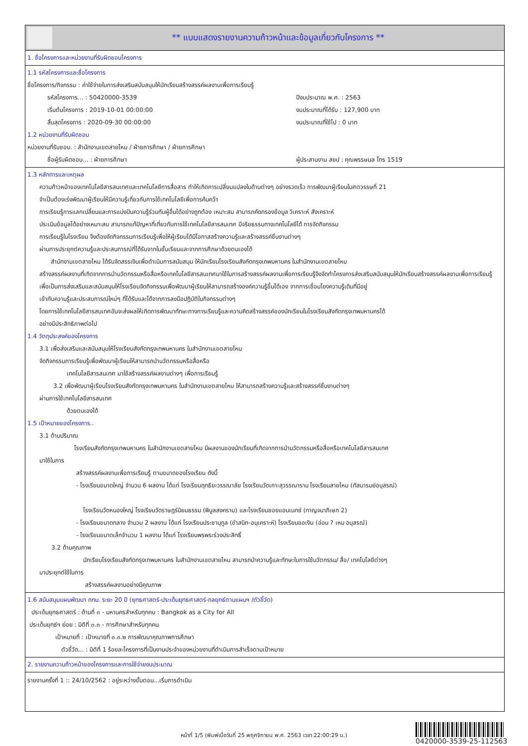** แบบแสดงรายงานความก้าวหน้าและข้อมูลเกี่ยวกับโครงการ **
1. ชื่อโครงการและหน่วยงานที่รับผิดชอบโครงการ
1.1 รหัสโครงการและชื่อโครงการ
ชื่อโครงการ/กิจกรรม : ค่าใช้จ่ายในการส่งเสริมสนับสนุนให้นักเรียนสร้างสรรค์ผลงานเพื่อการเรียนรู้
รหัสโครงการ... : 50420000-3539 ปีงบประมาณ พ.ศ. : 2563
เริ่มต้นโครงการ : 2019-10-01 00:00:00 งบประมาณที่ได้รับ : 127,900 บาท
สิ้นสุดโครงการ : 2020-09-30 00:00:00 งบประมาณที่ใช้ไป : 0 บาท
1.2 หน่วยงานที่รับผิดชอบ
หน่วยงานที่รับชอบ. : สำนักงานเขตสายไหม / ฝ่ายการศึกษา / ฝ่ายการศึกษา
ชื่อผู้รับผิดชอบ... : ฝ่ายการศึกษา ผู้ประสานงาน สยป : คุณพรรษมล โทร 1519
1.3 หลักการและเหตุผล
ความก้าวหน้าของเทคโนโลยีสารสนเทศและเทคโนโลยีการสื่อสาร ทำให้เกิดการเปลี่ยนแปลงในด้านต่างๆ อย่างรวดเร็ว การพัฒนาผู้เรียนในศตวรรษที่ 21
จำเป็นต้องเร่งพัฒนาผู้เรียนให้มีความรู้เกี่ยวกับการใช้เทคโนโลยีเพื่อการค้นคว้า
การเรียนรู้การแลกเปลี่ยนและการแบ่งปันความรู้ร่วมกับผู้อื่นได้อย่างถูกต้อง เหมาะสม สามารถคัดกรองข้อมูล วิเคราะห์ สังเคราะห์
ประเมินข้อมูลได้อย่างเหมาะสม สามารถแก้ปัญหาที่เกี่ยวกับการใช้เทคโนโลยีสารสนเทศ มีจริยธรรมทางเทคโนโลยีได้ การจัดกิจกรรม
การเรียนรู้ในโรงเรียน จึงต้องจัดกิจกรรมการเรียนรู้เพื่อให้ผู้เรียนได้มีโอกาสสร้างความรู้และสร้างสรรค์ชิ้นงานต่างๆ
ผ่านการประยุกต์ความรู้และประสบการณ์ที่ได้รับจากในชั้นเรียนและจากการศึกษาด้วยตนเองได้
สำนักงานเขตสายไหม ได้รับจัดสรรเงินเพื่อดำเนินการสนับสนุน ให้นักเรียนโรงเรียนสังกัดกรุงเทพมหานคร ในสำนักงานเขตสายไหม
สร้างสรรค์ผลงานที่เกิดจากการนำนวัตกรรมหรือสื่อหรือเทคโนโลยีสารสนเทศมาใช้ในการสร้างสรรค์ผลงานเพื่อการเรียนรู้จึงจัดทำโครงการส่งเสริมสนับสนุนให้นักเรียนสร้างสรรค์ผลงานเพื่อการเรียนรู้
เพื่อเป็นการส่งเสริมและสนับสนุนให้โรงเรียนจัดกิจกรรมเพื่อพัฒนาผู้เรียนให้สามารถสร้างองค์ความรู้ขึ้นได้เอง จากการเชื่อมโยงความรู้เดิมที่มีอยู่
เข้ากับความรู้และประสบการณ์ใหม่ๆ ที่ได้รับและได้จากการลงมือปฏิบัติในกิจกรรมต่างๆ
โดยการใช้เทคโนโลยีสารสนเทศอันจะส่งผลให้เกิดการพัฒนาทักษะทางการเรียนรู้และความคิดสร้างสรรค์ของนักเรียนในโรงเรียนสังกัดกรุงเทพมหานครได้
อย่างมีประสิทธิภาพต่อไป
1.4 วัตถุประสงค์ของโครงการ
3.1 เพื่อส่งเสริมและสนับสนุนให้โรงเรียนสังกัดกรุงเทพมหานคร ในสำนักงานเขตสายไหม
จัดกิจกรรมการเรียนรู้เพื่อพัฒนาผู้เรียนให้สามารถนำนวัตกรรมหรือสื่อหรือ
เทคโนโลยีสารสนเทศ มาใช้สร้างสรรค์ผลงานต่างๆ เพื่อการเรียนรู้
3.2 เพื่อพัฒนาผู้เรียนโรงเรียนสังกัดกรุงเทพมหานคร ในสำนักงานเขตสายไหม ให้สามารถสร้างความรู้และสร้างสรรค์ชิ้นงานต่างๆ
ผ่านการใช้เทคโนโลยีสารสนเทศ
ด้วยตนเองได้
1.5 เป้าหมายของโครงการ..
3.1 ด้านปริมาณ
โรงเรียนสังกัดกรุงเทพมหานคร ในสำนักงานเขตสายไหม มีผลงานของนักเรียนที่เกิดจากการนำนวัตกรรมหรือสื่อหรือเทคโนโลยีสารสนเทศ
มาใช้ในการ
สร้างสรรค์ผลงานเพื่อการเรียนรู้ ตามขนาดของโรงเรียน ดังนี้
- โรงเรียนขนาดใหญ่ จำนวน 6 ผลงาน ได้แก่ โรงเรียนฤทธิยะวรรณาลัย โรงเรียนวัดเกาะสุวรรณาราม โรงเรียนสายไหม (ทัสนารมย์อนุสรณ์)
โรงเรียนวัดหนองใหญ่ โรงเรียนวัดราษฎร์นิยมธรรม (พิบูลสงคราม) และโรงเรียนซอยแอนเนกซ์ (กาญจนาภิเษก 2)
- โรงเรียนขนาดกลาง จำนวน 2 ผลงาน ได้แก่ โรงเรียนประชานุกูล (ขำสนิท-อนุเคราะห์) โรงเรียนออเงิน (อ่อน ? เหม อนุสรณ์)
- โรงเรียนขนาดเล็กจำนวน 1 ผลงาน ได้แก่ โรงเรียนพรพระร่วงประสิทธิ์
3.2 ด้านคุณภาพ
นักเรียนโรงเรียนสังกัดกรุงเทพมหานคร ในสำนักงานเขตสายไหม สามารถนำความรู้และทักษะในการใช้นวัตกรรม/ สื่อ/ เทคโนโลยีต่างๆ
มาประยุกต์ใช้ในการ
สร้างสรรค์ผลงานอย่างมีคุณภาพ
1.6 สนับสนุนแผนพัฒนา กทม. ระยะ 20 ปี (ยุทธศาสตร์-ประเด็นยุทธศาสตร์-กลยุทธ์ตามแผนฯ /ตัวชี้วัด)
ประเด็นยุทธศาสตร์ : ด้านที่ ๓ - มหานครสำหรับทุกคน : Bangkok as a City for All
ประเด็นยุทธ์ฯ ย่อย : มิติที่ ๓.๓ - การศึกษาสำหรับทุกคน
เป้าหมายที่ : เป้าหมายที่ ๓.๓.๒ การพัฒนาคุณภาพการศึกษา
ตัวชี้วัด... : มิติที่ 1 ร้อยละโครงการที่เป็นงานประจำของหน่วยงานที่ดำเนินการสำเร็จตามเป้าหมาย
2. รายงานความก้าวหน้าของโครงการและการใช้จ่ายงบประมาณ
รายงานครั้งที่ 1 :: 24/10/2562 : อยู่ระหว่างขั้นตอน...เริ่มการดำเนิน
หน้าที่ 1/5 (พิมพ์เมื่อวันที่ 25 พฤศจิกายน พ.ศ. 2563 เวลา 22:00:29 น.)
0420000-3539-25-112563